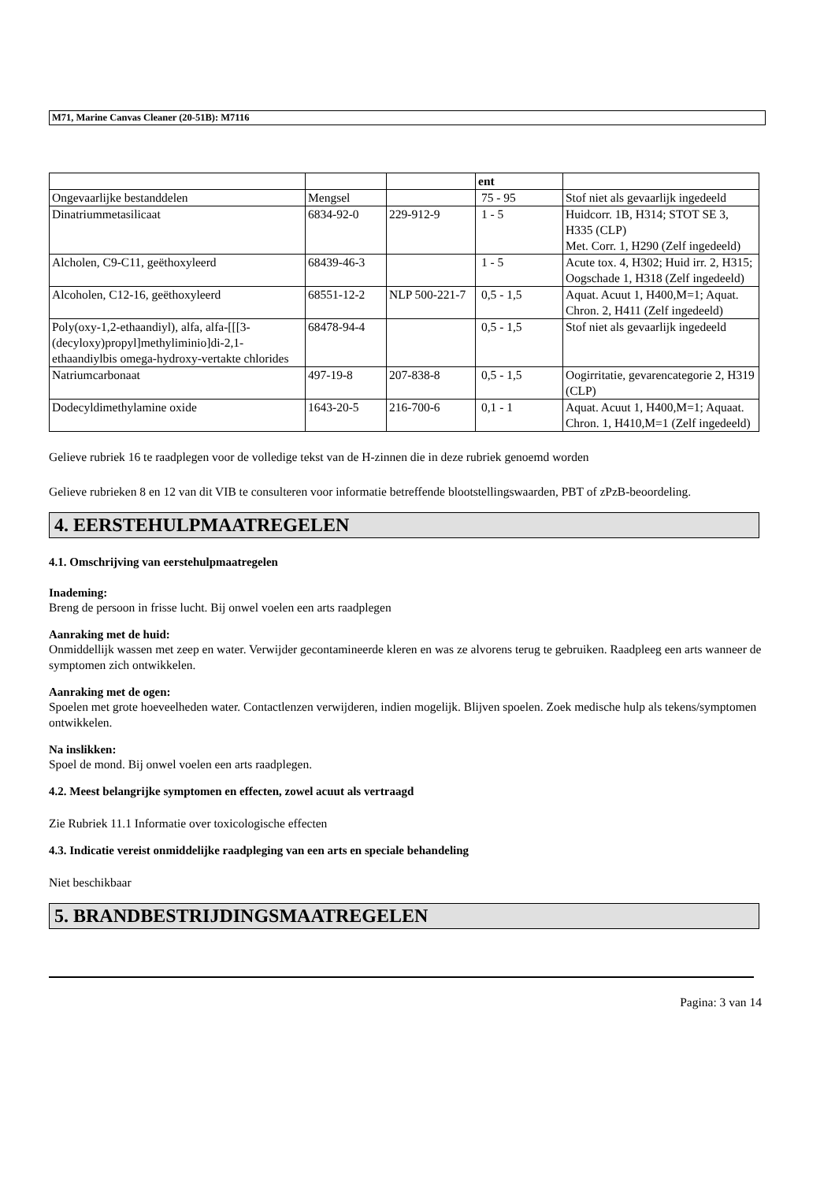M71, Marine Canvas Cleaner (20-51B): M7116
| | | | ent | |
| Ongevaarlijke bestanddelen | Mengsel | | 75 - 95 | Stof niet als gevaarlijk ingedeeld |
| Dinatriummetasilicaat | 6834-92-0 | 229-912-9 | 1 - 5 | Huidcorr. 1B, H314; STOT SE 3, H335 (CLP) Met. Corr. 1, H290 (Zelf ingedeeld) |
| Alcholen, C9-C11, geëthoxyleerd | 68439-46-3 | | 1 - 5 | Acute tox. 4, H302; Huid irr. 2, H315; Oogschade 1, H318 (Zelf ingedeeld) |
| Alcoholen, C12-16, geëthoxyleerd | 68551-12-2 | NLP 500-221-7 | 0,5 - 1,5 | Aquat. Acuut 1, H400,M=1; Aquat. Chron. 2, H411 (Zelf ingedeeld) |
| Poly(oxy-1,2-ethaandiyl), alfa, alfa-[[[3-(decyloxy)propyl]methyliminio]di-2,1-ethaandiylbis omega-hydroxy-vertakte chlorides | 68478-94-4 | | 0,5 - 1,5 | Stof niet als gevaarlijk ingedeeld |
| Natriumcarbonaat | 497-19-8 | 207-838-8 | 0,5 - 1,5 | Oogirritatie, gevarencategorie 2, H319 (CLP) |
| Dodecyldimethylamine oxide | 1643-20-5 | 216-700-6 | 0,1 - 1 | Aquat. Acuut 1, H400,M=1; Aquaat. Chron. 1, H410,M=1 (Zelf ingedeeld) |
Gelieve rubriek 16 te raadplegen voor de volledige tekst van de H-zinnen die in deze rubriek genoemd worden
Gelieve rubrieken 8 en 12 van dit VIB te consulteren voor informatie betreffende blootstellingswaarden, PBT of zPzB-beoordeling.
4. EERSTEHULPMAATREGELEN
4.1. Omschrijving van eerstehulpmaatregelen
Inademing:
Breng de persoon in frisse lucht. Bij onwel voelen een arts raadplegen
Aanraking met de huid:
Onmiddellijk wassen met zeep en water. Verwijder gecontamineerde kleren en was ze alvorens terug te gebruiken. Raadpleeg een arts wanneer de symptomen zich ontwikkelen.
Aanraking met de ogen:
Spoelen met grote hoeveelheden water. Contactlenzen verwijderen, indien mogelijk. Blijven spoelen. Zoek medische hulp als tekens/symptomen ontwikkelen.
Na inslikken:
Spoel de mond. Bij onwel voelen een arts raadplegen.
4.2. Meest belangrijke symptomen en effecten, zowel acuut als vertraagd
Zie Rubriek 11.1 Informatie over toxicologische effecten
4.3. Indicatie vereist onmiddelijke raadpleging van een arts en speciale behandeling
Niet beschikbaar
5. BRANDBESTRIJDINGSMAATREGELEN
Pagina: 3 van 14